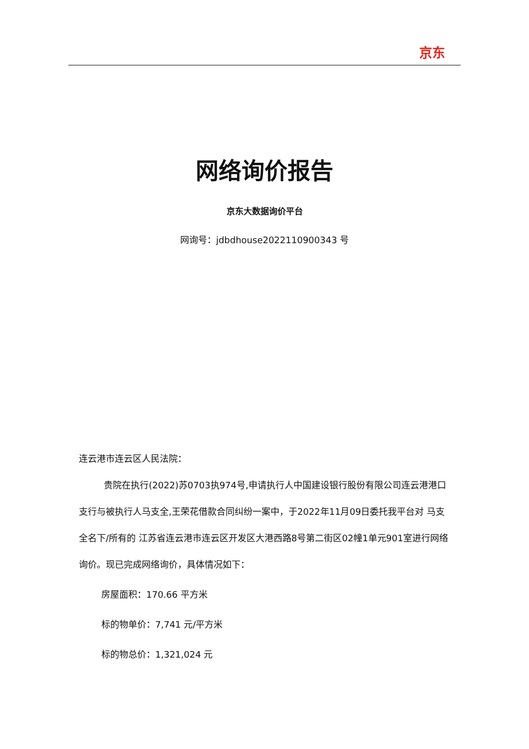京东
网络询价报告
京东大数据询价平台
网询号：jdbdhouse2022110900343 号
连云港市连云区人民法院：
贵院在执行(2022)苏0703执974号,申请执行人中国建设银行股份有限公司连云港港口支行与被执行人马支全,王荣花借款合同纠纷一案中，于2022年11月09日委托我平台对 马支全名下/所有的 江苏省连云港市连云区开发区大港西路8号第二街区02幢1单元901室进行网络询价。现已完成网络询价，具体情况如下：
房屋面积：170.66 平方米
标的物单价：7,741 元/平方米
标的物总价：1,321,024 元